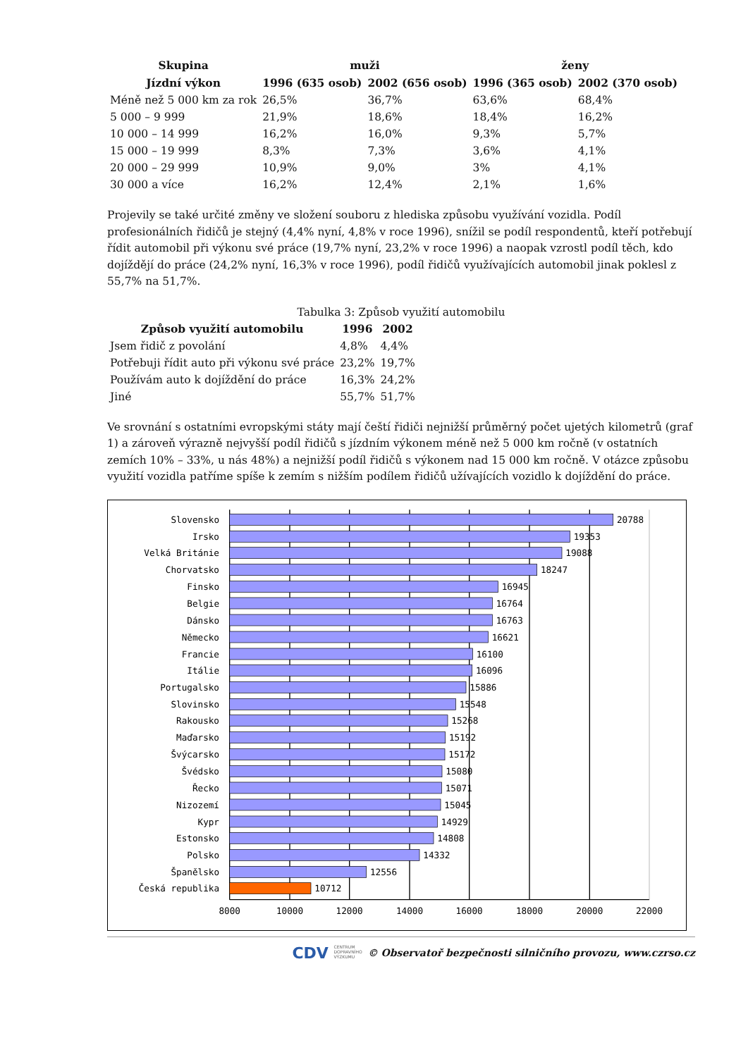| Skupina | muži | | ženy | |
| --- | --- | --- | --- | --- |
| Jízdní výkon | 1996 (635 osob) | 2002 (656 osob) | 1996 (365 osob) | 2002 (370 osob) |
| Méně než 5 000 km za rok | 26,5% | 36,7% | 63,6% | 68,4% |
| 5 000 – 9 999 | 21,9% | 18,6% | 18,4% | 16,2% |
| 10 000 – 14 999 | 16,2% | 16,0% | 9,3% | 5,7% |
| 15 000 – 19 999 | 8,3% | 7,3% | 3,6% | 4,1% |
| 20 000 – 29 999 | 10,9% | 9,0% | 3% | 4,1% |
| 30 000 a více | 16,2% | 12,4% | 2,1% | 1,6% |
Projevily se také určité změny ve složení souboru z hlediska způsobu využívání vozidla. Podíl profesionálních řidičů je stejný (4,4% nyní, 4,8% v roce 1996), snížil se podíl respondentů, kteří potřebují řídit automobil při výkonu své práce (19,7% nyní, 23,2% v roce 1996) a naopak vzrostl podíl těch, kdo dojíždějí do práce (24,2% nyní, 16,3% v roce 1996), podíl řidičů využívajících automobil jinak poklesl z 55,7% na 51,7%.
Tabulka 3: Způsob využití automobilu
| Způsob využití automobilu | 1996 | 2002 |
| --- | --- | --- |
| Jsem řidič z povolání | 4,8% | 4,4% |
| Potřebuji řídit auto při výkonu své práce | 23,2% | 19,7% |
| Používám auto k dojíždění do práce | 16,3% | 24,2% |
| Jiné | 55,7% | 51,7% |
Ve srovnání s ostatními evropskými státy mají čeští řidiči nejnižší průměrný počet ujetých kilometrů (graf 1) a zároveň výrazně nejvyšší podíl řidičů s jízdním výkonem méně než 5 000 km ročně (v ostatních zemích 10% – 33%, u nás 48%) a nejnižší podíl řidičů s výkonem nad 15 000 km ročně. V otázce způsobu využití vozidla patříme spíše k zemím s nižším podílem řidičů užívajících vozidlo k dojíždění do práce.
Slovensko
Irsko
Velká Británie
Chorvatsko
Finsko
Belgie
Dánsko
Německo
Francie
Itálie
Portugalsko
Slovinsko
Rakousko
Maďarsko
Švýcarsko
Švédsko
Řecko
Nizozemí
Kypr
Estonsko
Polsko
Španělsko
Česká republika
20788
19353
19088
18247
16945
16764
16763
16621
16100
16096
15886
15548
15268
15192
15172
15080
15071
15045
14929
14808
14332
12556
10712
8000
10000
12000
14000
16000
18000
20000
22000
CDV CENTRUM
DOPRAVNÍHO
VÝZKUMU © Observatoř bezpečnosti silničního provozu, www.czrso.cz